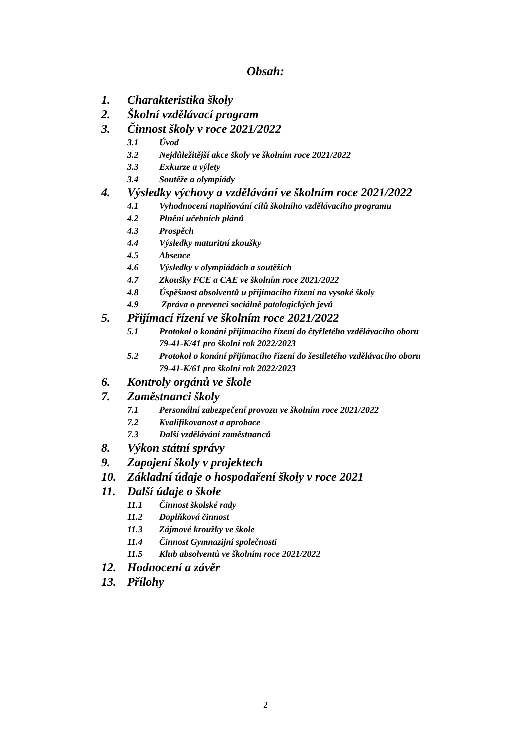Obsah:
1. Charakteristika školy
2. Školní vzdělávací program
3. Činnost školy v roce 2021/2022
3.1 Úvod
3.2 Nejdůležitější akce školy ve školním roce 2021/2022
3.3 Exkurze a výlety
3.4 Soutěže a olympiády
4. Výsledky výchovy a vzdělávání ve školním roce 2021/2022
4.1 Vyhodnocení naplňování cílů školního vzdělávacího programu
4.2 Plnění učebních plánů
4.3 Prospěch
4.4 Výsledky maturitní zkoušky
4.5 Absence
4.6 Výsledky v olympiádách a soutěžích
4.7 Zkoušky FCE a CAE ve školním roce 2021/2022
4.8 Úspěšnost absolventů u přijímacího řízení na vysoké školy
4.9 Zpráva o prevenci sociálně patologických jevů
5. Přijímací řízení ve školním roce 2021/2022
5.1 Protokol o konání přijímacího řízení do čtyřletého vzdělávacího oboru
79-41-K/41 pro školní rok 2022/2023
5.2 Protokol o konání přijímacího řízení do šestiletého vzdělávacího oboru
79-41-K/61 pro školní rok 2022/2023
6. Kontroly orgánů ve škole
7. Zaměstnanci školy
7.1 Personální zabezpečení provozu ve školním roce 2021/2022
7.2 Kvalifikovanost a aprobace
7.3 Další vzdělávání zaměstnanců
8. Výkon státní správy
9. Zapojení školy v projektech
10. Základní údaje o hospodaření školy v roce 2021
11. Další údaje o škole
11.1 Činnost školské rady
11.2 Doplňková činnost
11.3 Zájmové kroužky ve škole
11.4 Činnost Gymnazijní společnosti
11.5 Klub absolventů ve školním roce 2021/2022
12. Hodnocení a závěr
13. Přílohy
2